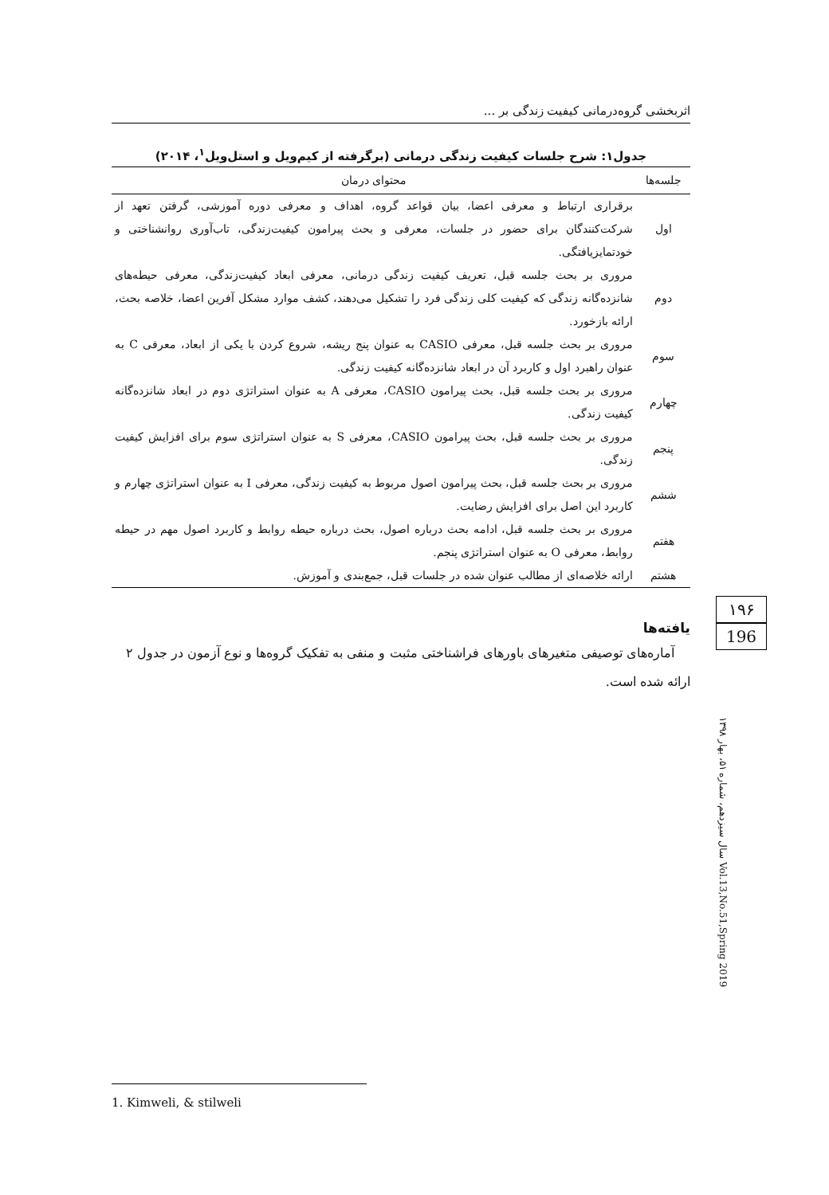اثربخشی گروه‌درمانی کیفیت زندگی بر ...
جدول۱: شرح جلسات کیفیت زندگی درمانی (برگرفته از کیم‌ویل و استل‌ویل<sup>۱</sup>، ۲۰۱۴)
| جلسه‌ها | محتوای درمان |
| --- | --- |
| اول | برقراری ارتباط و معرفی اعضا، بیان قواعد گروه، اهداف و معرفی دوره آموزشی، گرفتن تعهد از شرکت‌کنندگان برای حضور در جلسات، معرفی و بحث پیرامون کیفیت‌زندگی، تاب‌آوری روانشناختی و خودتمایزیافتگی. |
| دوم | مروری بر بحث جلسه قبل، تعریف کیفیت زندگی درمانی، معرفی ابعاد کیفیت‌زندگی، معرفی حیطه‌های شانزده‌گانه زندگی که کیفیت کلی زندگی فرد را تشکیل می‌دهند، کشف موارد مشکل آفرین اعضا، خلاصه بحث، ارائه بازخورد. |
| سوم | مروری بر بحث جلسه قبل، معرفی CASIO به عنوان پنج ریشه، شروع کردن با یکی از ابعاد، معرفی C به عنوان راهبرد اول و کاربرد آن در ابعاد شانزده‌گانه کیفیت زندگی. |
| چهارم | مروری بر بحث جلسه قبل، بحث پیرامون CASIO، معرفی A به عنوان استراتژی دوم در ابعاد شانزده‌گانه کیفیت زندگی. |
| پنجم | مروری بر بحث جلسه قبل، بحث پیرامون CASIO، معرفی S به عنوان استراتژی سوم برای افزایش کیفیت زندگی. |
| ششم | مروری بر بحث جلسه قبل، بحث پیرامون اصول مربوط به کیفیت زندگی، معرفی I به عنوان استراتژی چهارم و کاربرد این اصل برای افزایش رضایت. |
| هفتم | مروری بر بحث جلسه قبل، ادامه بحث درباره اصول، بحث درباره حیطه روابط و کاربرد اصول مهم در حیطه روابط، معرفی O به عنوان استراتژی پنجم. |
| هشتم | ارائه خلاصه‌ای از مطالب عنوان شده در جلسات قبل، جمع‌بندی و آموزش. |
یافته‌ها
آماره‌های توصیفی متغیرهای باورهای فراشناختی مثبت و منفی به تفکیک گروه‌ها و نوع آزمون در جدول ۲ ارائه شده است.
۱۹۶
196
سال سیزدهم، شماره ۵۱، بهار ۱۳۹۸ Vol.13,No.51,Spring 2019
1. Kimweli, & stilweli